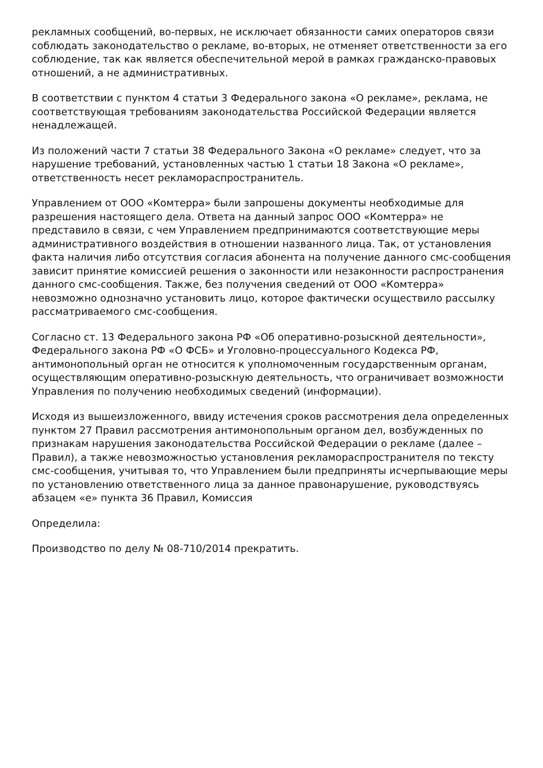рекламных сообщений, во-первых, не исключает обязанности самих операторов связи соблюдать законодательство о рекламе, во-вторых, не отменяет ответственности за его соблюдение, так как является обеспечительной мерой в рамках гражданско-правовых отношений, а не административных.
В соответствии с пунктом 4 статьи 3 Федерального закона «О рекламе», реклама, не соответствующая требованиям законодательства Российской Федерации является ненадлежащей.
Из положений части 7 статьи 38 Федерального Закона «О рекламе» следует, что за нарушение требований, установленных частью 1 статьи 18 Закона «О рекламе», ответственность несет рекламораспространитель.
Управлением от ООО «Комтерра» были запрошены документы необходимые для разрешения настоящего дела. Ответа на данный запрос ООО «Комтерра» не представило в связи, с чем Управлением предпринимаются соответствующие меры административного воздействия в отношении названного лица. Так, от установления факта наличия либо отсутствия согласия абонента на получение данного смс-сообщения зависит принятие комиссией решения о законности или незаконности распространения данного смс-сообщения. Также, без получения сведений от ООО «Комтерра» невозможно однозначно установить лицо, которое фактически осуществило рассылку рассматриваемого смс-сообщения.
Согласно ст. 13 Федерального закона РФ «Об оперативно-розыскной деятельности», Федерального закона РФ «О ФСБ» и Уголовно-процессуального Кодекса РФ, антимонопольный орган не относится к уполномоченным государственным органам, осуществляющим оперативно-розыскную деятельность, что ограничивает возможности Управления по получению необходимых сведений (информации).
Исходя из вышеизложенного, ввиду истечения сроков рассмотрения дела определенных пунктом 27 Правил рассмотрения антимонопольным органом дел, возбужденных по признакам нарушения законодательства Российской Федерации о рекламе (далее – Правил), а также невозможностью установления рекламораспространителя по тексту смс-сообщения, учитывая то, что Управлением были предприняты исчерпывающие меры по установлению ответственного лица за данное правонарушение, руководствуясь абзацем «е» пункта 36 Правил, Комиссия
Определила:
Производство по делу № 08-710/2014 прекратить.